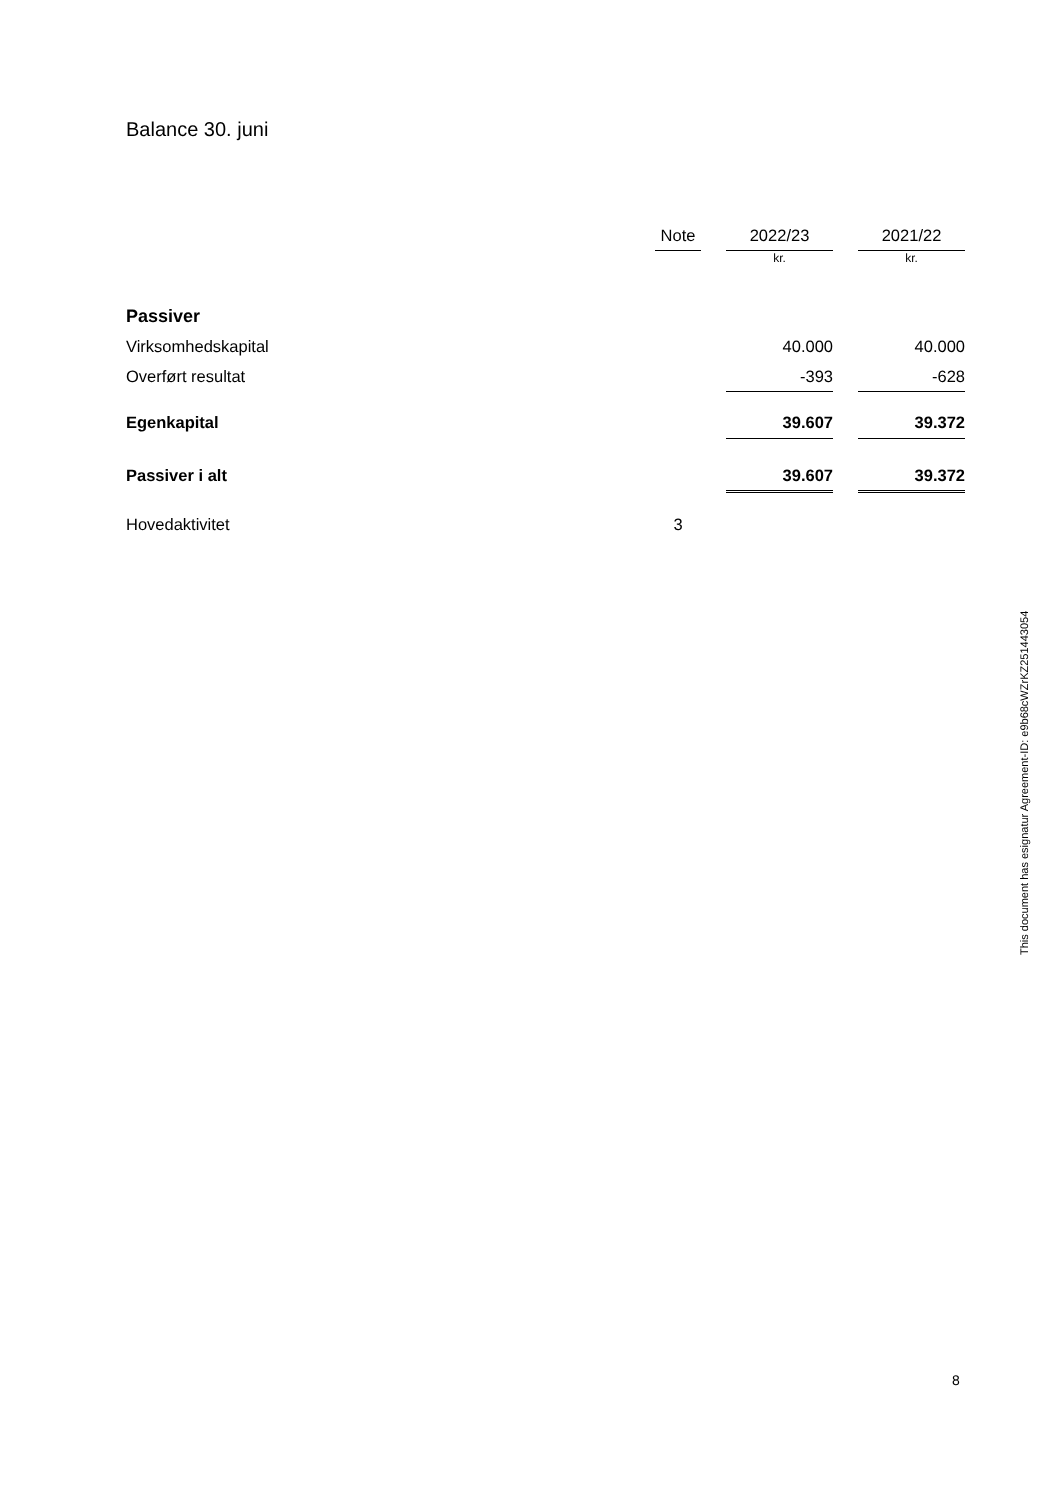Balance 30. juni
| | Note | | 2022/23 | | 2021/22 |
| --- | --- | --- | --- | --- | --- |
| | | | kr. | | kr. |
| Passiver | | | | | |
| Virksomhedskapital | | | 40.000 | | 40.000 |
| Overført resultat | | | -393 | | -628 |
| Egenkapital | | | 39.607 | | 39.372 |
| Passiver i alt | | | 39.607 | | 39.372 |
| Hovedaktivitet | 3 | | | | |
This document has esignatur Agreement-ID: e9b68cWZrKZ251443054
8